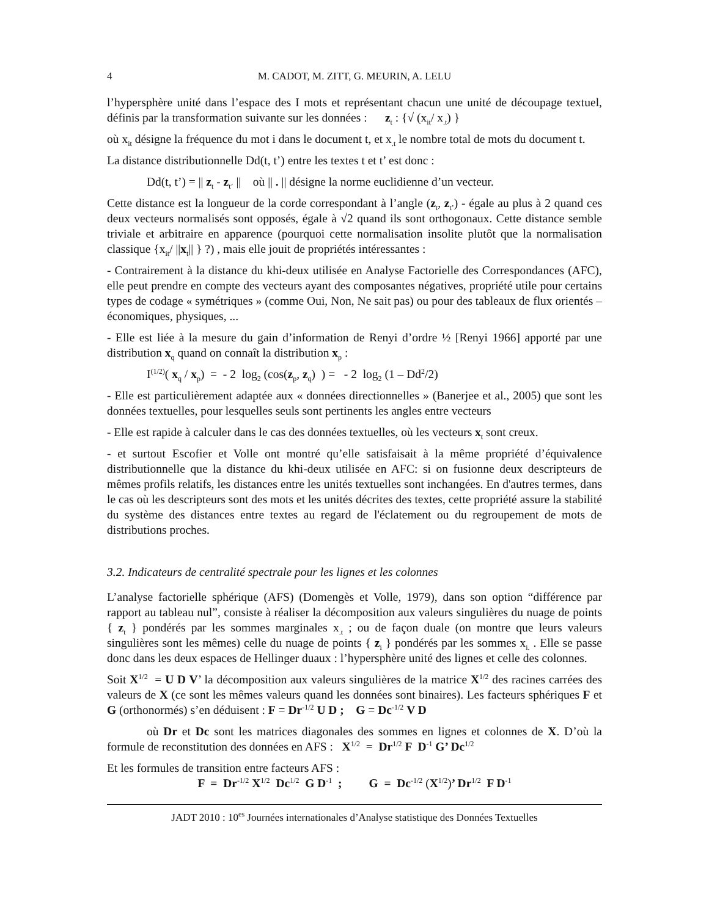4 M. CADOT, M. ZITT, G. MEURIN, A. LELU
l’hypersphère unité dans l’espace des I mots et représentant chacun une unité de découpage textuel, définis par la transformation suivante sur les données : z<sub>t</sub> : {√ (x<sub>it</sub>/ x<sub>.t</sub>) }
où x<sub>it</sub> désigne la fréquence du mot i dans le document t, et x<sub>.t</sub> le nombre total de mots du document t.
La distance distributionnelle Dd(t, t’) entre les textes t et t’ est donc :
Dd(t, t’) = || z<sub>t</sub> - z<sub>t’</sub> || où || . || désigne la norme euclidienne d’un vecteur.
Cette distance est la longueur de la corde correspondant à l’angle (z<sub>t</sub>, z<sub>t’</sub>) - égale au plus à 2 quand ces deux vecteurs normalisés sont opposés, égale à √2 quand ils sont orthogonaux. Cette distance semble triviale et arbitraire en apparence (pourquoi cette normalisation insolite plutôt que la normalisation classique {x<sub>it</sub>/ ||x<sub>t</sub>|| } ?) , mais elle jouit de propriétés intéressantes :
- Contrairement à la distance du khi-deux utilisée en Analyse Factorielle des Correspondances (AFC), elle peut prendre en compte des vecteurs ayant des composantes négatives, propriété utile pour certains types de codage « symétriques » (comme Oui, Non, Ne sait pas) ou pour des tableaux de flux orientés – économiques, physiques, ...
- Elle est liée à la mesure du gain d’information de Renyi d’ordre ½ [Renyi 1966] apporté par une distribution x<sub>q</sub> quand on connaît la distribution x<sub>p</sub> :
I<sup>(1/2)</sup>( x<sub>q</sub> / x<sub>p</sub>) = - 2 log<sub>2</sub> (cos(z<sub>p</sub>, z<sub>q</sub>) ) = - 2 log<sub>2</sub> (1 – Dd<sup>2</sup>/2)
- Elle est particulièrement adaptée aux « données directionnelles » (Banerjee et al., 2005) que sont les données textuelles, pour lesquelles seuls sont pertinents les angles entre vecteurs
- Elle est rapide à calculer dans le cas des données textuelles, où les vecteurs x<sub>t</sub> sont creux.
- et surtout Escofier et Volle ont montré qu’elle satisfaisait à la même propriété d’équivalence distributionnelle que la distance du khi-deux utilisée en AFC: si on fusionne deux descripteurs de mêmes profils relatifs, les distances entre les unités textuelles sont inchangées. En d'autres termes, dans le cas où les descripteurs sont des mots et les unités décrites des textes, cette propriété assure la stabilité du système des distances entre textes au regard de l'éclatement ou du regroupement de mots de distributions proches.
3.2. Indicateurs de centralité spectrale pour les lignes et les colonnes
L’analyse factorielle sphérique (AFS) (Domengès et Volle, 1979), dans son option “différence par rapport au tableau nul”, consiste à réaliser la décomposition aux valeurs singulières du nuage de points { z<sub>t</sub> } pondérés par les sommes marginales x<sub>.t</sub> ; ou de façon duale (on montre que leurs valeurs singulières sont les mêmes) celle du nuage de points { z<sub>i</sub> } pondérés par les sommes x<sub>i.</sub> . Elle se passe donc dans les deux espaces de Hellinger duaux : l’hypersphère unité des lignes et celle des colonnes.
Soit X<sup>1/2</sup> = U D V’ la décomposition aux valeurs singulières de la matrice X<sup>1/2</sup> des racines carrées des valeurs de X (ce sont les mêmes valeurs quand les données sont binaires). Les facteurs sphériques F et G (orthonormés) s’en déduisent : F = Dr<sup>-1/2</sup> U D ; G = Dc<sup>-1/2</sup> V D
où Dr et Dc sont les matrices diagonales des sommes en lignes et colonnes de X. D’où la formule de reconstitution des données en AFS : X<sup>1/2</sup> = Dr<sup>1/2</sup> F D<sup>-1</sup> G’ Dc<sup>1/2</sup>
Et les formules de transition entre facteurs AFS :
F = Dr<sup>-1/2</sup> X<sup>1/2</sup> Dc<sup>1/2</sup> G D<sup>-1</sup> ; G = Dc<sup>-1/2</sup> (X<sup>1/2</sup>)’ Dr<sup>1/2</sup> F D<sup>-1</sup>
JADT 2010 : 10<sup>es</sup> Journées internationales d’Analyse statistique des Données Textuelles